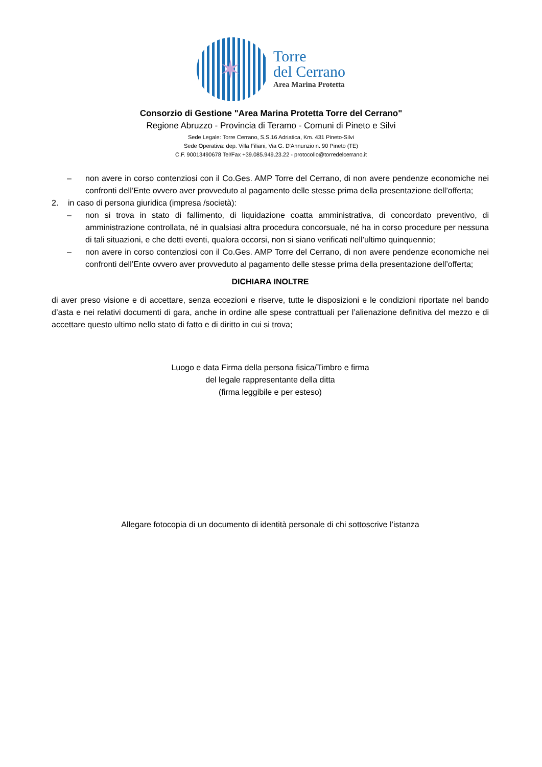✶
Torre
del Cerrano
Area Marina Protetta
Consorzio di Gestione "Area Marina Protetta Torre del Cerrano"
Regione Abruzzo - Provincia di Teramo - Comuni di Pineto e Silvi
Sede Legale: Torre Cerrano, S.S.16 Adriatica, Km. 431 Pineto-Silvi
Sede Operativa: dep. Villa Filiani, Via G. D'Annunzio n. 90 Pineto (TE)
C.F. 90013490678 Tel/Fax +39.085.949.23.22 - protocollo@torredelcerrano.it
– non avere in corso contenziosi con il Co.Ges. AMP Torre del Cerrano, di non avere pendenze economiche nei confronti dell’Ente ovvero aver provveduto al pagamento delle stesse prima della presentazione dell’offerta;
2. in caso di persona giuridica (impresa /società):
– non si trova in stato di fallimento, di liquidazione coatta amministrativa, di concordato preventivo, di amministrazione controllata, né in qualsiasi altra procedura concorsuale, né ha in corso procedure per nessuna di tali situazioni, e che detti eventi, qualora occorsi, non si siano verificati nell’ultimo quinquennio;
– non avere in corso contenziosi con il Co.Ges. AMP Torre del Cerrano, di non avere pendenze economiche nei confronti dell’Ente ovvero aver provveduto al pagamento delle stesse prima della presentazione dell’offerta;
DICHIARA INOLTRE
di aver preso visione e di accettare, senza eccezioni e riserve, tutte le disposizioni e le condizioni riportate nel bando d’asta e nei relativi documenti di gara, anche in ordine alle spese contrattuali per l’alienazione definitiva del mezzo e di accettare questo ultimo nello stato di fatto e di diritto in cui si trova;
Luogo e data Firma della persona fisica/Timbro e firma
del legale rappresentante della ditta
(firma leggibile e per esteso)
Allegare fotocopia di un documento di identità personale di chi sottoscrive l’istanza